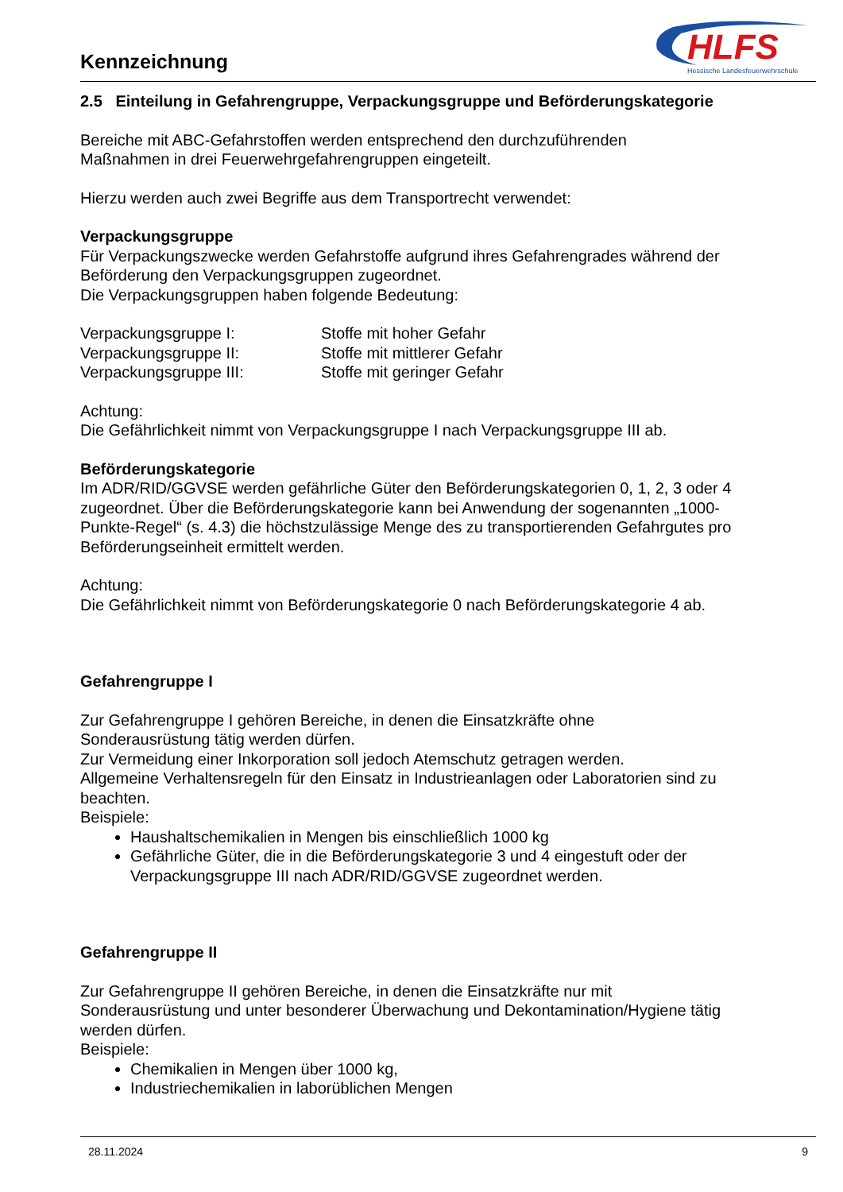Kennzeichnung
HLFS
Hessische Landesfeuerwehrschule
2.5 Einteilung in Gefahrengruppe, Verpackungsgruppe und Beförderungskategorie
Bereiche mit ABC-Gefahrstoffen werden entsprechend den durchzuführenden
Maßnahmen in drei Feuerwehrgefahrengruppen eingeteilt.
Hierzu werden auch zwei Begriffe aus dem Transportrecht verwendet:
Verpackungsgruppe
Für Verpackungszwecke werden Gefahrstoffe aufgrund ihres Gefahrengrades während der Beförderung den Verpackungsgruppen zugeordnet.
Die Verpackungsgruppen haben folgende Bedeutung:
Verpackungsgruppe I:
Stoffe mit hoher Gefahr
Verpackungsgruppe II:
Stoffe mit mittlerer Gefahr
Verpackungsgruppe III:
Stoffe mit geringer Gefahr
Achtung:
Die Gefährlichkeit nimmt von Verpackungsgruppe I nach Verpackungsgruppe III ab.
Beförderungskategorie
Im ADR/RID/GGVSE werden gefährliche Güter den Beförderungskategorien 0, 1, 2, 3 oder 4 zugeordnet. Über die Beförderungskategorie kann bei Anwendung der sogenannten „1000- Punkte-Regel“ (s. 4.3) die höchstzulässige Menge des zu transportierenden Gefahrgutes pro Beförderungseinheit ermittelt werden.
Achtung:
Die Gefährlichkeit nimmt von Beförderungskategorie 0 nach Beförderungskategorie 4 ab.
Gefahrengruppe I
Zur Gefahrengruppe I gehören Bereiche, in denen die Einsatzkräfte ohne
Sonderausrüstung tätig werden dürfen.
Zur Vermeidung einer Inkorporation soll jedoch Atemschutz getragen werden.
Allgemeine Verhaltensregeln für den Einsatz in Industrieanlagen oder Laboratorien sind zu beachten.
Beispiele:
Haushaltschemikalien in Mengen bis einschließlich 1000 kg
Gefährliche Güter, die in die Beförderungskategorie 3 und 4 eingestuft oder der Verpackungsgruppe III nach ADR/RID/GGVSE zugeordnet werden.
Gefahrengruppe II
Zur Gefahrengruppe II gehören Bereiche, in denen die Einsatzkräfte nur mit
Sonderausrüstung und unter besonderer Überwachung und Dekontamination/Hygiene tätig werden dürfen.
Beispiele:
Chemikalien in Mengen über 1000 kg,
Industriechemikalien in laborüblichen Mengen
28.11.2024 9